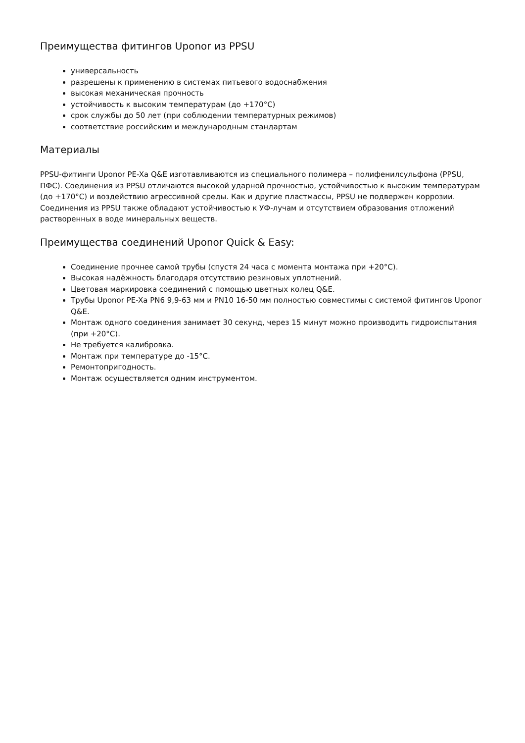Преимущества фитингов Uponor из PPSU
универсальность
разрешены к применению в системах питьевого водоснабжения
высокая механическая прочность
устойчивость к высоким температурам (до +170°C)
срок службы до 50 лет (при соблюдении температурных режимов)
соответствие российским и международным стандартам
Материалы
PPSU-фитинги Uponor PE-Xa Q&E изготавливаются из специального полимера – полифенилсульфона (PPSU, ПФС). Соединения из PPSU отличаются высокой ударной прочностью, устойчивостью к высоким температурам (до +170°C) и воздействию агрессивной среды. Как и другие пластмассы, PPSU не подвержен коррозии.
Соединения из PPSU также обладают устойчивостью к УФ-лучам и отсутствием образования отложений растворенных в воде минеральных веществ.
Преимущества соединений Uponor Quick & Easy:
Соединение прочнее самой трубы (спустя 24 часа с момента монтажа при +20°C).
Высокая надёжность благодаря отсутствию резиновых уплотнений.
Цветовая маркировка соединений с помощью цветных колец Q&E.
Трубы Uponor PE-Xa PN6 9,9-63 мм и PN10 16-50 мм полностью совместимы с системой фитингов Uponor Q&E.
Монтаж одного соединения занимает 30 секунд, через 15 минут можно производить гидроиспытания (при +20°C).
Не требуется калибровка.
Монтаж при температуре до -15°C.
Ремонтопригодность.
Монтаж осуществляется одним инструментом.